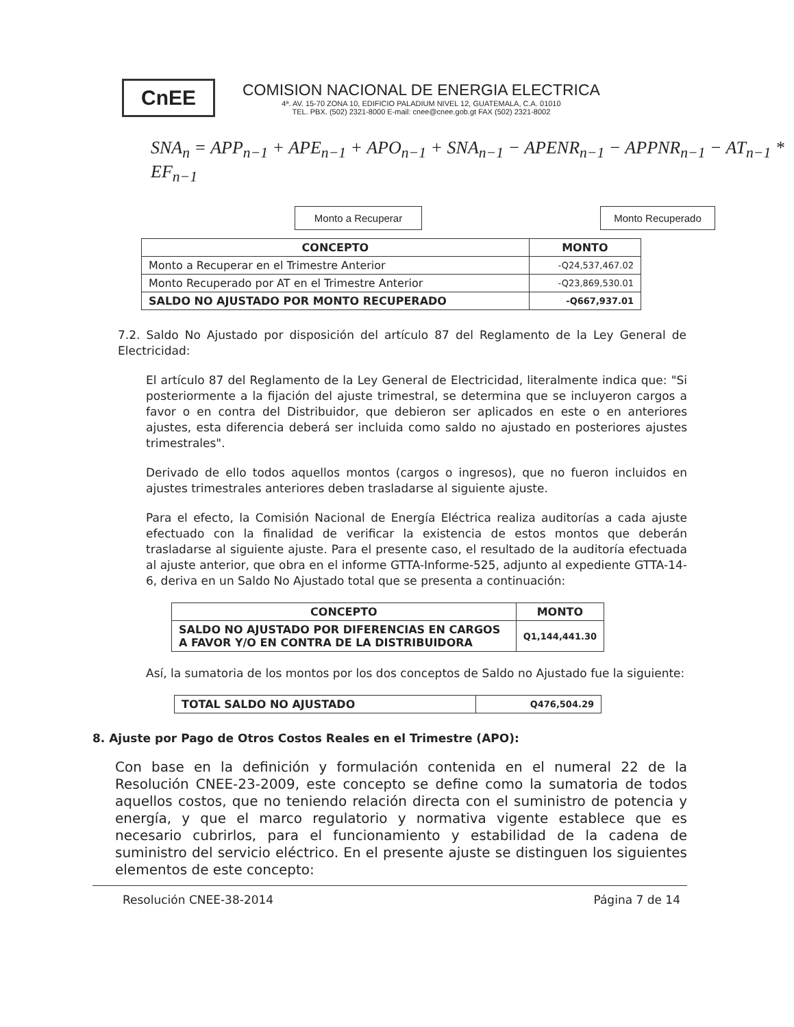CnEE
COMISION NACIONAL DE ENERGIA ELECTRICA
4ª. AV. 15-70 ZONA 10, EDIFICIO PALADIUM NIVEL 12, GUATEMALA, C.A. 01010
TEL. PBX. (502) 2321-8000 E-mail: cnee@cnee.gob.gt FAX (502) 2321-8002
SNA<sub>n</sub> = APP<sub>n−1</sub> + APE<sub>n−1</sub> + APO<sub>n−1</sub> + SNA<sub>n−1</sub> − APENR<sub>n−1</sub> − APPNR<sub>n−1</sub> − AT<sub>n−1</sub> * EF<sub>n−1</sub>
Monto a Recuperar Monto Recuperado
| CONCEPTO | MONTO |
| --- | --- |
| Monto a Recuperar en el Trimestre Anterior | -Q24,537,467.02 |
| Monto Recuperado por AT en el Trimestre Anterior | -Q23,869,530.01 |
| SALDO NO AJUSTADO POR MONTO RECUPERADO | -Q667,937.01 |
7.2. Saldo No Ajustado por disposición del artículo 87 del Reglamento de la Ley General de Electricidad:
El artículo 87 del Reglamento de la Ley General de Electricidad, literalmente indica que: "Si posteriormente a la fijación del ajuste trimestral, se determina que se incluyeron cargos a favor o en contra del Distribuidor, que debieron ser aplicados en este o en anteriores ajustes, esta diferencia deberá ser incluida como saldo no ajustado en posteriores ajustes trimestrales".
Derivado de ello todos aquellos montos (cargos o ingresos), que no fueron incluidos en ajustes trimestrales anteriores deben trasladarse al siguiente ajuste.
Para el efecto, la Comisión Nacional de Energía Eléctrica realiza auditorías a cada ajuste efectuado con la finalidad de verificar la existencia de estos montos que deberán trasladarse al siguiente ajuste. Para el presente caso, el resultado de la auditoría efectuada al ajuste anterior, que obra en el informe GTTA-Informe-525, adjunto al expediente GTTA-14-6, deriva en un Saldo No Ajustado total que se presenta a continuación:
| CONCEPTO | MONTO |
| --- | --- |
| SALDO NO AJUSTADO POR DIFERENCIAS EN CARGOS A FAVOR Y/O EN CONTRA DE LA DISTRIBUIDORA | Q1,144,441.30 |
Así, la sumatoria de los montos por los dos conceptos de Saldo no Ajustado fue la siguiente:
| TOTAL SALDO NO AJUSTADO | Q476,504.29 |
| --- | --- |
8. Ajuste por Pago de Otros Costos Reales en el Trimestre (APO):
Con base en la definición y formulación contenida en el numeral 22 de la Resolución CNEE-23-2009, este concepto se define como la sumatoria de todos aquellos costos, que no teniendo relación directa con el suministro de potencia y energía, y que el marco regulatorio y normativa vigente establece que es necesario cubrirlos, para el funcionamiento y estabilidad de la cadena de suministro del servicio eléctrico. En el presente ajuste se distinguen los siguientes elementos de este concepto:
Resolución CNEE-38-2014 Página 7 de 14